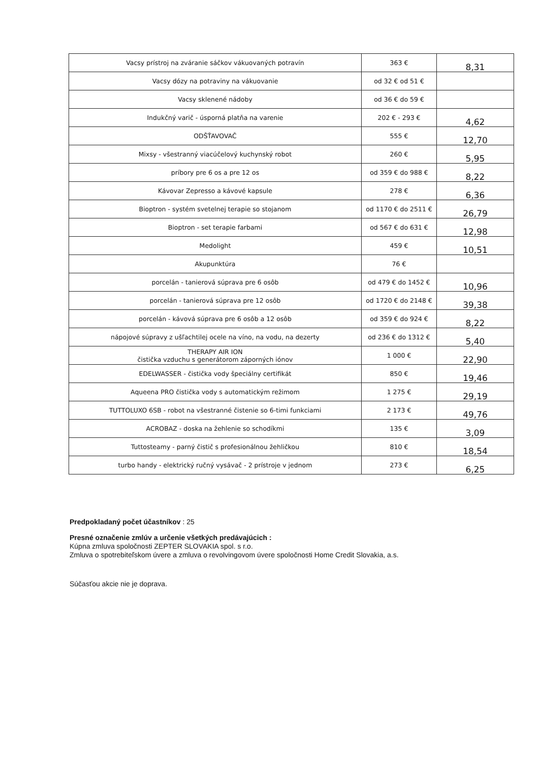| Vacsy prístroj na zváranie sáčkov vákuovaných potravín | 363 € | 8,31 |
| Vacsy dózy na potraviny na vákuovanie | od 32 € od 51 € | |
| Vacsy sklenené nádoby | od 36 € do 59 € | |
| Indukčný varič - úsporná platňa na varenie | 202 € - 293 € | 4,62 |
| ODŠŤAVOVAČ | 555 € | 12,70 |
| Mixsy - všestranný viacúčelový kuchynský robot | 260 € | 5,95 |
| príbory pre 6 os a pre 12 os | od 359 € do 988 € | 8,22 |
| Kávovar Zepresso a kávové kapsule | 278 € | 6,36 |
| Bioptron - systém svetelnej terapie so stojanom | od 1170 € do 2511 € | 26,79 |
| Bioptron - set terapie farbami | od 567 € do 631 € | 12,98 |
| Medolight | 459 € | 10,51 |
| Akupunktúra | 76 € | |
| porcelán - tanierová súprava pre 6 osôb | od 479 € do 1452 € | 10,96 |
| porcelán - tanierová súprava pre 12 osôb | od 1720 € do 2148 € | 39,38 |
| porcelán - kávová súprava pre 6 osôb a 12 osôb | od 359 € do 924 € | 8,22 |
| nápojové súpravy z ušľachtilej ocele na víno, na vodu, na dezerty | od 236 € do 1312 € | 5,40 |
| THERAPY AIR ION čistička vzduchu s generátorom záporných iónov | 1 000 € | 22,90 |
| EDELWASSER - čistička vody špeciálny certifikát | 850 € | 19,46 |
| Aqueena PRO čistička vody s automatickým režimom | 1 275 € | 29,19 |
| TUTTOLUXO 6SB - robot na všestranné čistenie so 6-timi funkciami | 2 173 € | 49,76 |
| ACROBAZ - doska na žehlenie so schodíkmi | 135 € | 3,09 |
| Tuttosteamy - parný čistič s profesionálnou žehličkou | 810 € | 18,54 |
| turbo handy - elektrický ručný vysávač - 2 prístroje v jednom | 273 € | 6,25 |
Predpokladaný počet účastníkov : 25
Presné označenie zmlúv a určenie všetkých predávajúcich :
Kúpna zmluva spoločnosti ZEPTER SLOVAKIA spol. s r.o.
Zmluva o spotrebiteľskom úvere a zmluva o revolvingovom úvere spoločnosti Home Credit Slovakia, a.s.
Súčasťou akcie nie je doprava.